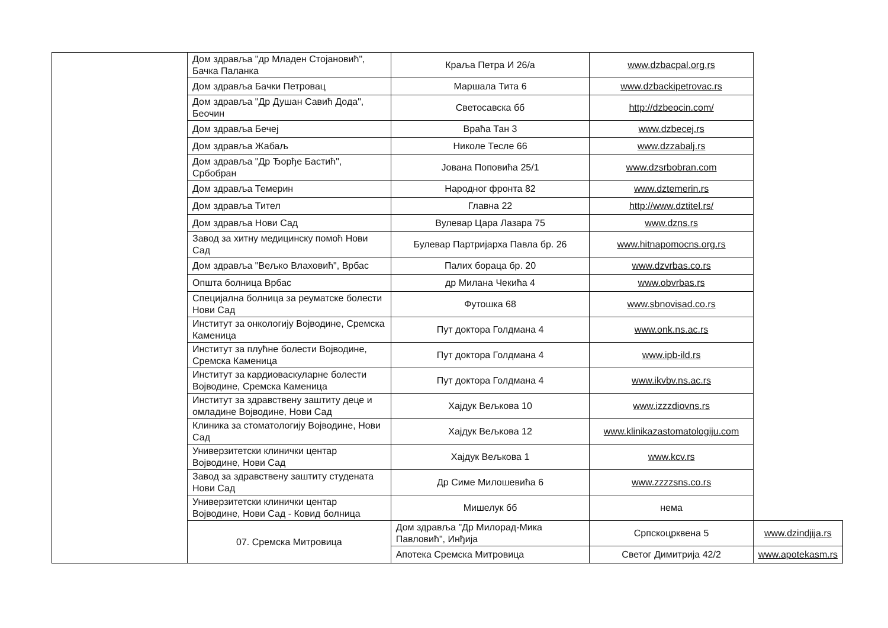| | Дом здравља "др Младен Стојановић", Бачка Паланка | Краља Петра И 26/а | www.dzbacpal.org.rs | |
| | Дом здравља Бачки Петровац | Маршала Тита 6 | www.dzbackipetrovac.rs | |
| | Дом здравља "Др Душан Савић Дода", Беочин | Светосавска бб | http://dzbeocin.com/ | |
| | Дом здравља Бечеј | Врaћа Тан 3 | www.dzbecej.rs | |
| | Дом здравља Жабаљ | Николе Тесле 66 | www.dzzabalj.rs | |
| | Дом здравља "Др Ђорђе Бастић", Србобран | Јована Поповића 25/1 | www.dzsrbobran.com | |
| | Дом здравља Темерин | Народног фронта 82 | www.dztemerin.rs | |
| | Дом здравља Тител | Главна 22 | http://www.dztitel.rs/ | |
| | Дом здравља Нови Сад | Вулевар Цара Лазара 75 | www.dzns.rs | |
| | Завод за хитну медицинску помоћ Нови Сад | Булевар Партријарха Павла бр. 26 | www.hitnapomocns.org.rs | |
| | Дом здравља "Вељко Влаховић", Врбас | Палих бораца бр. 20 | www.dzvrbas.co.rs | |
| | Општа болница Врбас | др Милана Чекића 4 | www.obvrbas.rs | |
| | Специјална болница за реуматске болести Нови Сад | Футошка 68 | www.sbnovisad.co.rs | |
| | Институт за онкологију Војводине, Сремска Каменица | Пут доктора Голдмана 4 | www.onk.ns.ac.rs | |
| | Институт за плућне болести Војводине, Сремска Каменица | Пут доктора Голдмана 4 | www.ipb-ild.rs | |
| | Институт за кардиоваскуларне болести Војводине, Сремска Каменица | Пут доктора Голдмана 4 | www.ikvbv.ns.ac.rs | |
| | Институт за здравствену заштиту деце и омладине Војводине, Нови Сад | Хајдук Вељкова 10 | www.izzzdiovns.rs | |
| | Клиника за стоматологију Војводине, Нови Сад | Хајдук Вељкова 12 | www.klinikazastomatologiju.com | |
| | Универзитетски клинички центар Војводине, Нови Сад | Хајдук Вељкова 1 | www.kcv.rs | |
| | Завод за здравствену заштиту студената Нови Сад | Др Симе Милошевића 6 | www.zzzzsns.co.rs | |
| | Универзитетски клинички центар Војводине, Нови Сад - Ковид болница | Мишелук бб | нема | |
| | 07. Сремска Митровица | Дом здравља "Др Милорад-Мика Павловић", Инђија | Српскоцрквена 5 | www.dzindjija.rs |
| | | Апотека Сремска Митровица | Светог Димитрија 42/2 | www.apotekasm.rs |